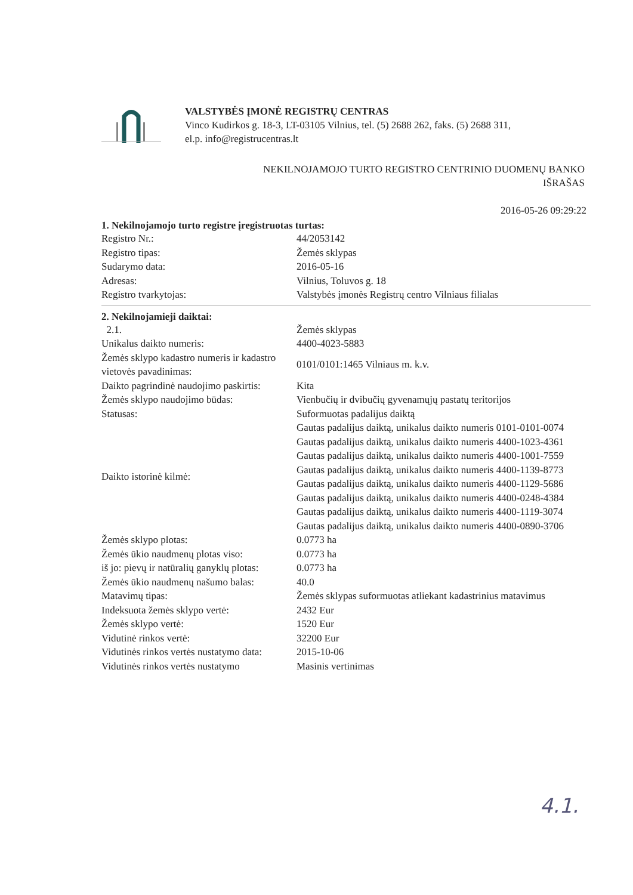VALSTYBĖS ĮMONĖ REGISTRŲ CENTRAS
Vinco Kudirkos g. 18-3, LT-03105 Vilnius, tel. (5) 2688 262, faks. (5) 2688 311,
el.p. info@registrucentras.lt
NEKILNOJAMOJO TURTO REGISTRO CENTRINIO DUOMENŲ BANKO
IŠRAŠAS
2016-05-26 09:29:22
1. Nekilnojamojo turto registre įregistruotas turtas:
| Registro Nr.: | 44/2053142 |
| Registro tipas: | Žemės sklypas |
| Sudarymo data: | 2016-05-16 |
| Adresas: | Vilnius, Toluvos g. 18 |
| Registro tvarkytojas: | Valstybės įmonės Registrų centro Vilniaus filialas |
2. Nekilnojamieji daiktai:
| 2.1. | Žemės sklypas |
| Unikalus daikto numeris: | 4400-4023-5883 |
| Žemės sklypo kadastro numeris ir kadastro vietovės pavadinimas: | 0101/0101:1465 Vilniaus m. k.v. |
| Daikto pagrindinė naudojimo paskirtis: | Kita |
| Žemės sklypo naudojimo būdas: | Vienbučių ir dvibučių gyvenamųjų pastatų teritorijos |
| Statusas: | Suformuotas padalijus daiktą |
| Daikto istorinė kilmė: | Gautas padalijus daiktą, unikalus daikto numeris 0101-0101-0074 Gautas padalijus daiktą, unikalus daikto numeris 4400-1023-4361 Gautas padalijus daiktą, unikalus daikto numeris 4400-1001-7559 Gautas padalijus daiktą, unikalus daikto numeris 4400-1139-8773 Gautas padalijus daiktą, unikalus daikto numeris 4400-1129-5686 Gautas padalijus daiktą, unikalus daikto numeris 4400-0248-4384 Gautas padalijus daiktą, unikalus daikto numeris 4400-1119-3074 Gautas padalijus daiktą, unikalus daikto numeris 4400-0890-3706 |
| Žemės sklypo plotas: | 0.0773 ha |
| Žemės ūkio naudmenų plotas viso: | 0.0773 ha |
| iš jo: pievų ir natūralių ganyklų plotas: | 0.0773 ha |
| Žemės ūkio naudmenų našumo balas: | 40.0 |
| Matavimų tipas: | Žemės sklypas suformuotas atliekant kadastrinius matavimus |
| Indeksuota žemės sklypo vertė: | 2432 Eur |
| Žemės sklypo vertė: | 1520 Eur |
| Vidutinė rinkos vertė: | 32200 Eur |
| Vidutinės rinkos vertės nustatymo data: | 2015-10-06 |
| Vidutinės rinkos vertės nustatymo | Masinis vertinimas |
4.1.